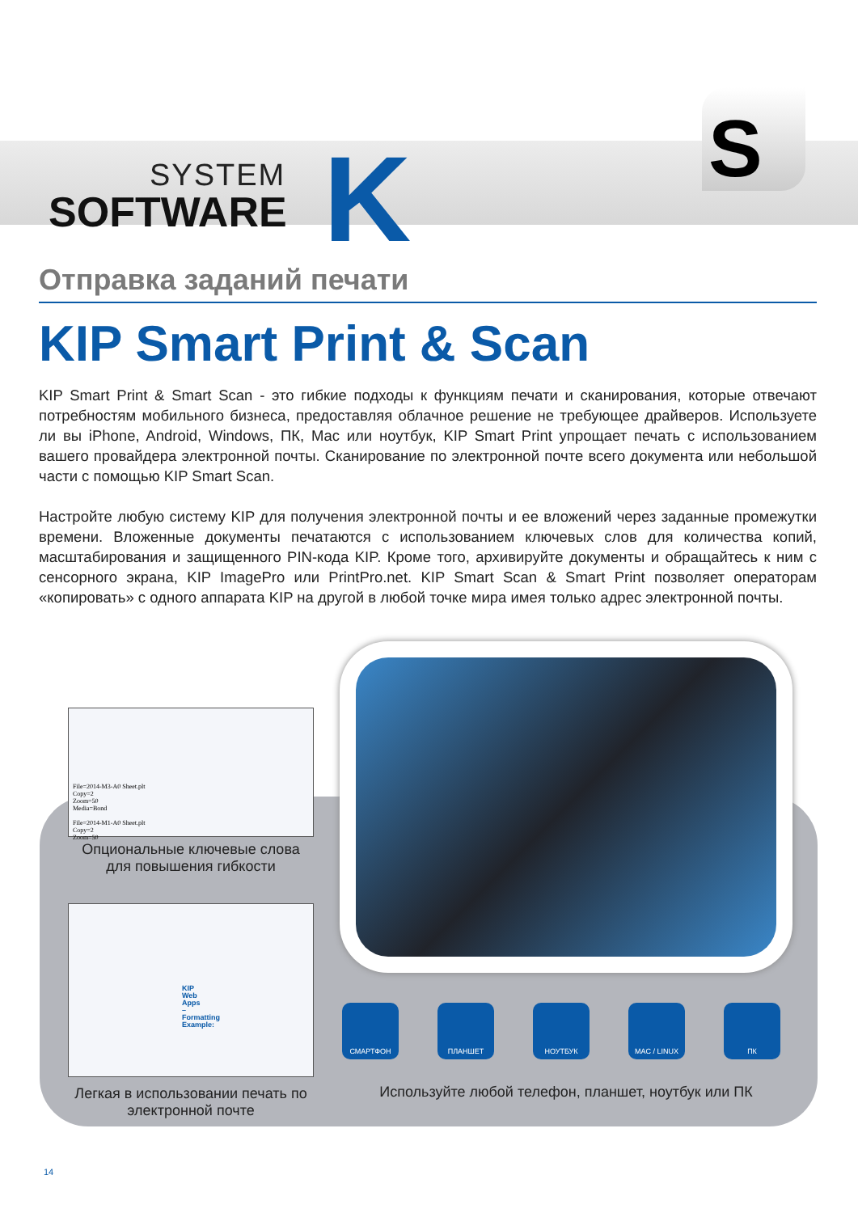SYSTEM
SOFTWARE
K S
Отправка заданий печати
KIP Smart Print & Scan
KIP Smart Print & Smart Scan - это гибкие подходы к функциям печати и сканирования, которые отвечают потребностям мобильного бизнеса, предоставляя облачное решение не требующее драйверов. Используете ли вы iPhone, Android, Windows, ПК, Mac или ноутбук, KIP Smart Print упрощает печать с использованием вашего провайдера электронной почты. Сканирование по электронной почте всего документа или небольшой части с помощью KIP Smart Scan.
Настройте любую систему KIP для получения электронной почты и ее вложений через заданные промежутки времени. Вложенные документы печатаются с использованием ключевых слов для количества копий, масштабирования и защищенного PIN-кода KIP. Кроме того, архивируйте документы и обращайтесь к ним с сенсорного экрана, KIP ImagePro или PrintPro.net. KIP Smart Scan & Smart Print позволяет операторам «копировать» с одного аппарата KIP на другой в любой точке мира имея только адрес электронной почты.
File=2014-M3-A0 Sheet.plt
Copy=2
Zoom=50
Media=Bond
File=2014-M1-A0 Sheet.plt
Copy=2
Zoom=50
Опциональные ключевые слова для повышения гибкости
KIP Web Apps – Formatting Example:
Легкая в использовании печать по электронной почте
СМАРТФОН ПЛАНШЕТ НОУТБУК MAC / LINUX ПК
Используйте любой телефон, планшет, ноутбук или ПК
14